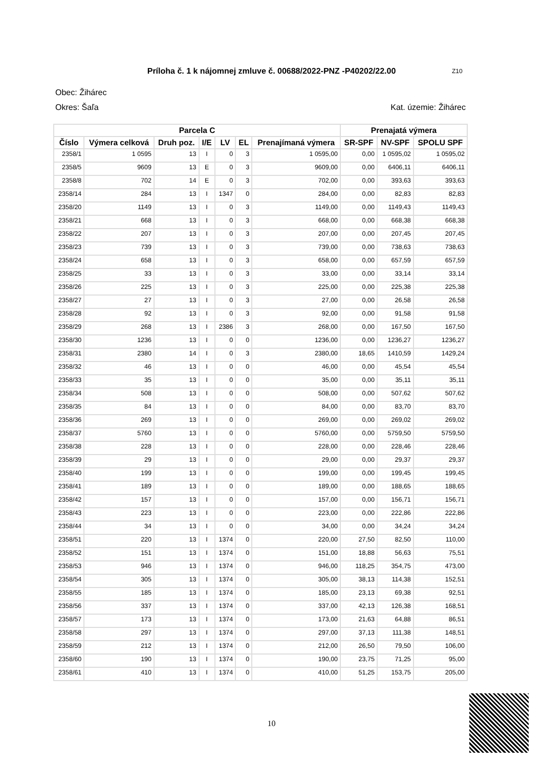Príloha č. 1 k nájomnej zmluve č. 00688/2022-PNZ -P40202/22.00 Z10
Obec: Žihárec
Okres: Šaľa Kat. územie: Žihárec
| Parcela C | | | | | | | Prenajatá výmera | | |
| --- | --- | --- | --- | --- | --- | --- | --- | --- | --- |
| Číslo | Výmera celková | Druh poz. | I/E | LV | EL | Prenajímaná výmera | SR-SPF | NV-SPF | SPOLU SPF |
| 2358/1 | 1 0595 | 13 | I | 0 | 3 | 1 0595,00 | 0,00 | 1 0595,02 | 1 0595,02 |
| 2358/5 | 9609 | 13 | E | 0 | 3 | 9609,00 | 0,00 | 6406,11 | 6406,11 |
| 2358/8 | 702 | 14 | E | 0 | 3 | 702,00 | 0,00 | 393,63 | 393,63 |
| 2358/14 | 284 | 13 | I | 1347 | 0 | 284,00 | 0,00 | 82,83 | 82,83 |
| 2358/20 | 1149 | 13 | I | 0 | 3 | 1149,00 | 0,00 | 1149,43 | 1149,43 |
| 2358/21 | 668 | 13 | I | 0 | 3 | 668,00 | 0,00 | 668,38 | 668,38 |
| 2358/22 | 207 | 13 | I | 0 | 3 | 207,00 | 0,00 | 207,45 | 207,45 |
| 2358/23 | 739 | 13 | I | 0 | 3 | 739,00 | 0,00 | 738,63 | 738,63 |
| 2358/24 | 658 | 13 | I | 0 | 3 | 658,00 | 0,00 | 657,59 | 657,59 |
| 2358/25 | 33 | 13 | I | 0 | 3 | 33,00 | 0,00 | 33,14 | 33,14 |
| 2358/26 | 225 | 13 | I | 0 | 3 | 225,00 | 0,00 | 225,38 | 225,38 |
| 2358/27 | 27 | 13 | I | 0 | 3 | 27,00 | 0,00 | 26,58 | 26,58 |
| 2358/28 | 92 | 13 | I | 0 | 3 | 92,00 | 0,00 | 91,58 | 91,58 |
| 2358/29 | 268 | 13 | I | 2386 | 3 | 268,00 | 0,00 | 167,50 | 167,50 |
| 2358/30 | 1236 | 13 | I | 0 | 0 | 1236,00 | 0,00 | 1236,27 | 1236,27 |
| 2358/31 | 2380 | 14 | I | 0 | 3 | 2380,00 | 18,65 | 1410,59 | 1429,24 |
| 2358/32 | 46 | 13 | I | 0 | 0 | 46,00 | 0,00 | 45,54 | 45,54 |
| 2358/33 | 35 | 13 | I | 0 | 0 | 35,00 | 0,00 | 35,11 | 35,11 |
| 2358/34 | 508 | 13 | I | 0 | 0 | 508,00 | 0,00 | 507,62 | 507,62 |
| 2358/35 | 84 | 13 | I | 0 | 0 | 84,00 | 0,00 | 83,70 | 83,70 |
| 2358/36 | 269 | 13 | I | 0 | 0 | 269,00 | 0,00 | 269,02 | 269,02 |
| 2358/37 | 5760 | 13 | I | 0 | 0 | 5760,00 | 0,00 | 5759,50 | 5759,50 |
| 2358/38 | 228 | 13 | I | 0 | 0 | 228,00 | 0,00 | 228,46 | 228,46 |
| 2358/39 | 29 | 13 | I | 0 | 0 | 29,00 | 0,00 | 29,37 | 29,37 |
| 2358/40 | 199 | 13 | I | 0 | 0 | 199,00 | 0,00 | 199,45 | 199,45 |
| 2358/41 | 189 | 13 | I | 0 | 0 | 189,00 | 0,00 | 188,65 | 188,65 |
| 2358/42 | 157 | 13 | I | 0 | 0 | 157,00 | 0,00 | 156,71 | 156,71 |
| 2358/43 | 223 | 13 | I | 0 | 0 | 223,00 | 0,00 | 222,86 | 222,86 |
| 2358/44 | 34 | 13 | I | 0 | 0 | 34,00 | 0,00 | 34,24 | 34,24 |
| 2358/51 | 220 | 13 | I | 1374 | 0 | 220,00 | 27,50 | 82,50 | 110,00 |
| 2358/52 | 151 | 13 | I | 1374 | 0 | 151,00 | 18,88 | 56,63 | 75,51 |
| 2358/53 | 946 | 13 | I | 1374 | 0 | 946,00 | 118,25 | 354,75 | 473,00 |
| 2358/54 | 305 | 13 | I | 1374 | 0 | 305,00 | 38,13 | 114,38 | 152,51 |
| 2358/55 | 185 | 13 | I | 1374 | 0 | 185,00 | 23,13 | 69,38 | 92,51 |
| 2358/56 | 337 | 13 | I | 1374 | 0 | 337,00 | 42,13 | 126,38 | 168,51 |
| 2358/57 | 173 | 13 | I | 1374 | 0 | 173,00 | 21,63 | 64,88 | 86,51 |
| 2358/58 | 297 | 13 | I | 1374 | 0 | 297,00 | 37,13 | 111,38 | 148,51 |
| 2358/59 | 212 | 13 | I | 1374 | 0 | 212,00 | 26,50 | 79,50 | 106,00 |
| 2358/60 | 190 | 13 | I | 1374 | 0 | 190,00 | 23,75 | 71,25 | 95,00 |
| 2358/61 | 410 | 13 | I | 1374 | 0 | 410,00 | 51,25 | 153,75 | 205,00 |
10